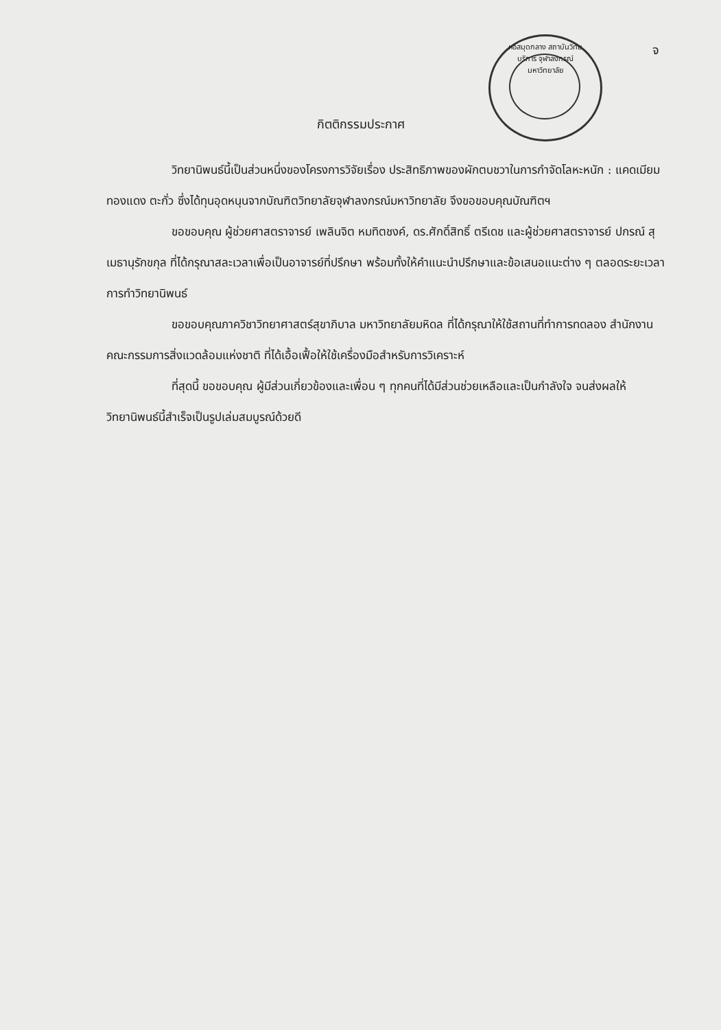จ
หอสมุดกลาง สถาบันวิทยบริการ จุฬาลงกรณ์มหาวิทยาลัย
กิตติกรรมประกาศ
วิทยานิพนธ์นี้เป็นส่วนหนึ่งของโครงการวิจัยเรื่อง ประสิทธิภาพของผักตบชวาในการกำจัดโลหะหนัก : แคดเมียม ทองแดง ตะกั่ว ซึ่งได้ทุนอุดหนุนจากบัณฑิตวิทยาลัยจุฬาลงกรณ์มหาวิทยาลัย จึงขอขอบคุณบัณฑิตฯ
ขอขอบคุณ ผู้ช่วยศาสตราจารย์ เพลินจิต หมทิตชงค์, ดร.ศักดิ์สิทธิ์ ตรีเดช และผู้ช่วยศาสตราจารย์ ปกรณ์ สุเมธานุรักขกุล ที่ได้กรุณาสละเวลาเพื่อเป็นอาจารย์ที่ปรึกษา พร้อมทั้งให้คำแนะนำปรึกษาและข้อเสนอแนะต่าง ๆ ตลอดระยะเวลาการทำวิทยานิพนธ์
ขอขอบคุณภาควิชาวิทยาศาสตร์สุขาภิบาล มหาวิทยาลัยมหิดล ที่ได้กรุณาให้ใช้สถานที่ทำการทดลอง สำนักงานคณะกรรมการสิ่งแวดล้อมแห่งชาติ ที่ได้เอื้อเฟื้อให้ใช้เครื่องมือสำหรับการวิเคราะห์
ที่สุดนี้ ขอขอบคุณ ผู้มีส่วนเกี่ยวข้องและเพื่อน ๆ ทุกคนที่ได้มีส่วนช่วยเหลือและเป็นกำลังใจ จนส่งผลให้วิทยานิพนธ์นี้สำเร็จเป็นรูปเล่มสมบูรณ์ด้วยดี